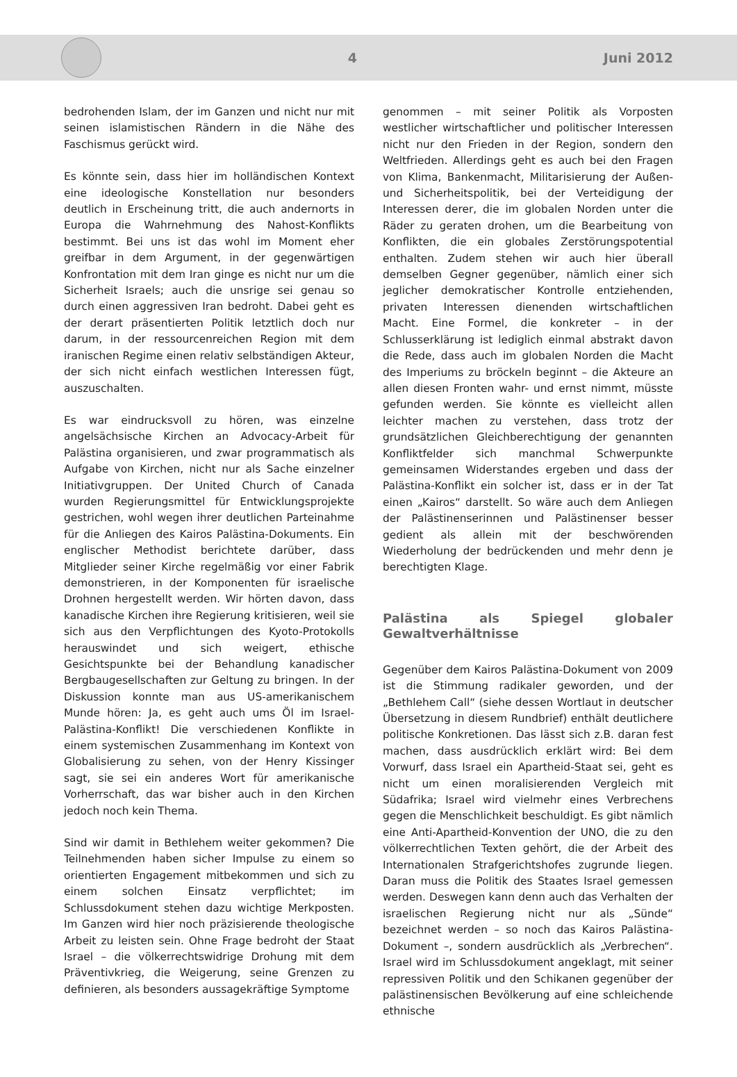4 Juni 2012
bedrohenden Islam, der im Ganzen und nicht nur mit seinen islamistischen Rändern in die Nähe des Faschismus gerückt wird.
Es könnte sein, dass hier im holländischen Kontext eine ideologische Konstellation nur besonders deutlich in Erscheinung tritt, die auch andernorts in Europa die Wahrnehmung des Nahost-Konflikts bestimmt. Bei uns ist das wohl im Moment eher greifbar in dem Argument, in der gegenwärtigen Konfrontation mit dem Iran ginge es nicht nur um die Sicherheit Israels; auch die unsrige sei genau so durch einen aggressiven Iran bedroht. Dabei geht es der derart präsentierten Politik letztlich doch nur darum, in der ressourcenreichen Region mit dem iranischen Regime einen relativ selbständigen Akteur, der sich nicht einfach westlichen Interessen fügt, auszuschalten.
Es war eindrucksvoll zu hören, was einzelne angelsächsische Kirchen an Advocacy-Arbeit für Palästina organisieren, und zwar programmatisch als Aufgabe von Kirchen, nicht nur als Sache einzelner Initiativgruppen. Der United Church of Canada wurden Regierungsmittel für Entwicklungsprojekte gestrichen, wohl wegen ihrer deutlichen Parteinahme für die Anliegen des Kairos Palästina-Dokuments. Ein englischer Methodist berichtete darüber, dass Mitglieder seiner Kirche regelmäßig vor einer Fabrik demonstrieren, in der Komponenten für israelische Drohnen hergestellt werden. Wir hörten davon, dass kanadische Kirchen ihre Regierung kritisieren, weil sie sich aus den Verpflichtungen des Kyoto-Protokolls herauswindet und sich weigert, ethische Gesichtspunkte bei der Behandlung kanadischer Bergbaugesellschaften zur Geltung zu bringen. In der Diskussion konnte man aus US-amerikanischem Munde hören: Ja, es geht auch ums Öl im Israel-Palästina-Konflikt! Die verschiedenen Konflikte in einem systemischen Zusammenhang im Kontext von Globalisierung zu sehen, von der Henry Kissinger sagt, sie sei ein anderes Wort für amerikanische Vorherrschaft, das war bisher auch in den Kirchen jedoch noch kein Thema.
Sind wir damit in Bethlehem weiter gekommen? Die Teilnehmenden haben sicher Impulse zu einem so orientierten Engagement mitbekommen und sich zu einem solchen Einsatz verpflichtet; im Schlussdokument stehen dazu wichtige Merkposten. Im Ganzen wird hier noch präzisierende theologische Arbeit zu leisten sein. Ohne Frage bedroht der Staat Israel – die völkerrechtswidrige Drohung mit dem Präventivkrieg, die Weigerung, seine Grenzen zu definieren, als besonders aussagekräftige Symptome
genommen – mit seiner Politik als Vorposten westlicher wirtschaftlicher und politischer Interessen nicht nur den Frieden in der Region, sondern den Weltfrieden. Allerdings geht es auch bei den Fragen von Klima, Bankenmacht, Militarisierung der Außen- und Sicherheitspolitik, bei der Verteidigung der Interessen derer, die im globalen Norden unter die Räder zu geraten drohen, um die Bearbeitung von Konflikten, die ein globales Zerstörungspotential enthalten. Zudem stehen wir auch hier überall demselben Gegner gegenüber, nämlich einer sich jeglicher demokratischer Kontrolle entziehenden, privaten Interessen dienenden wirtschaftlichen Macht. Eine Formel, die konkreter – in der Schlusserklärung ist lediglich einmal abstrakt davon die Rede, dass auch im globalen Norden die Macht des Imperiums zu bröckeln beginnt – die Akteure an allen diesen Fronten wahr- und ernst nimmt, müsste gefunden werden. Sie könnte es vielleicht allen leichter machen zu verstehen, dass trotz der grundsätzlichen Gleichberechtigung der genannten Konfliktfelder sich manchmal Schwerpunkte gemeinsamen Widerstandes ergeben und dass der Palästina-Konflikt ein solcher ist, dass er in der Tat einen „Kairos“ darstellt. So wäre auch dem Anliegen der Palästinenserinnen und Palästinenser besser gedient als allein mit der beschwörenden Wiederholung der bedrückenden und mehr denn je berechtigten Klage.
Palästina als Spiegel globaler Gewaltverhältnisse
Gegenüber dem Kairos Palästina-Dokument von 2009 ist die Stimmung radikaler geworden, und der „Bethlehem Call“ (siehe dessen Wortlaut in deutscher Übersetzung in diesem Rundbrief) enthält deutlichere politische Konkretionen. Das lässt sich z.B. daran fest machen, dass ausdrücklich erklärt wird: Bei dem Vorwurf, dass Israel ein Apartheid-Staat sei, geht es nicht um einen moralisierenden Vergleich mit Südafrika; Israel wird vielmehr eines Verbrechens gegen die Menschlichkeit beschuldigt. Es gibt nämlich eine Anti-Apartheid-Konvention der UNO, die zu den völkerrechtlichen Texten gehört, die der Arbeit des Internationalen Strafgerichtshofes zugrunde liegen. Daran muss die Politik des Staates Israel gemessen werden. Deswegen kann denn auch das Verhalten der israelischen Regierung nicht nur als „Sünde“ bezeichnet werden – so noch das Kairos Palästina-Dokument –, sondern ausdrücklich als „Verbrechen“. Israel wird im Schlussdokument angeklagt, mit seiner repressiven Politik und den Schikanen gegenüber der palästinensischen Bevölkerung auf eine schleichende ethnische